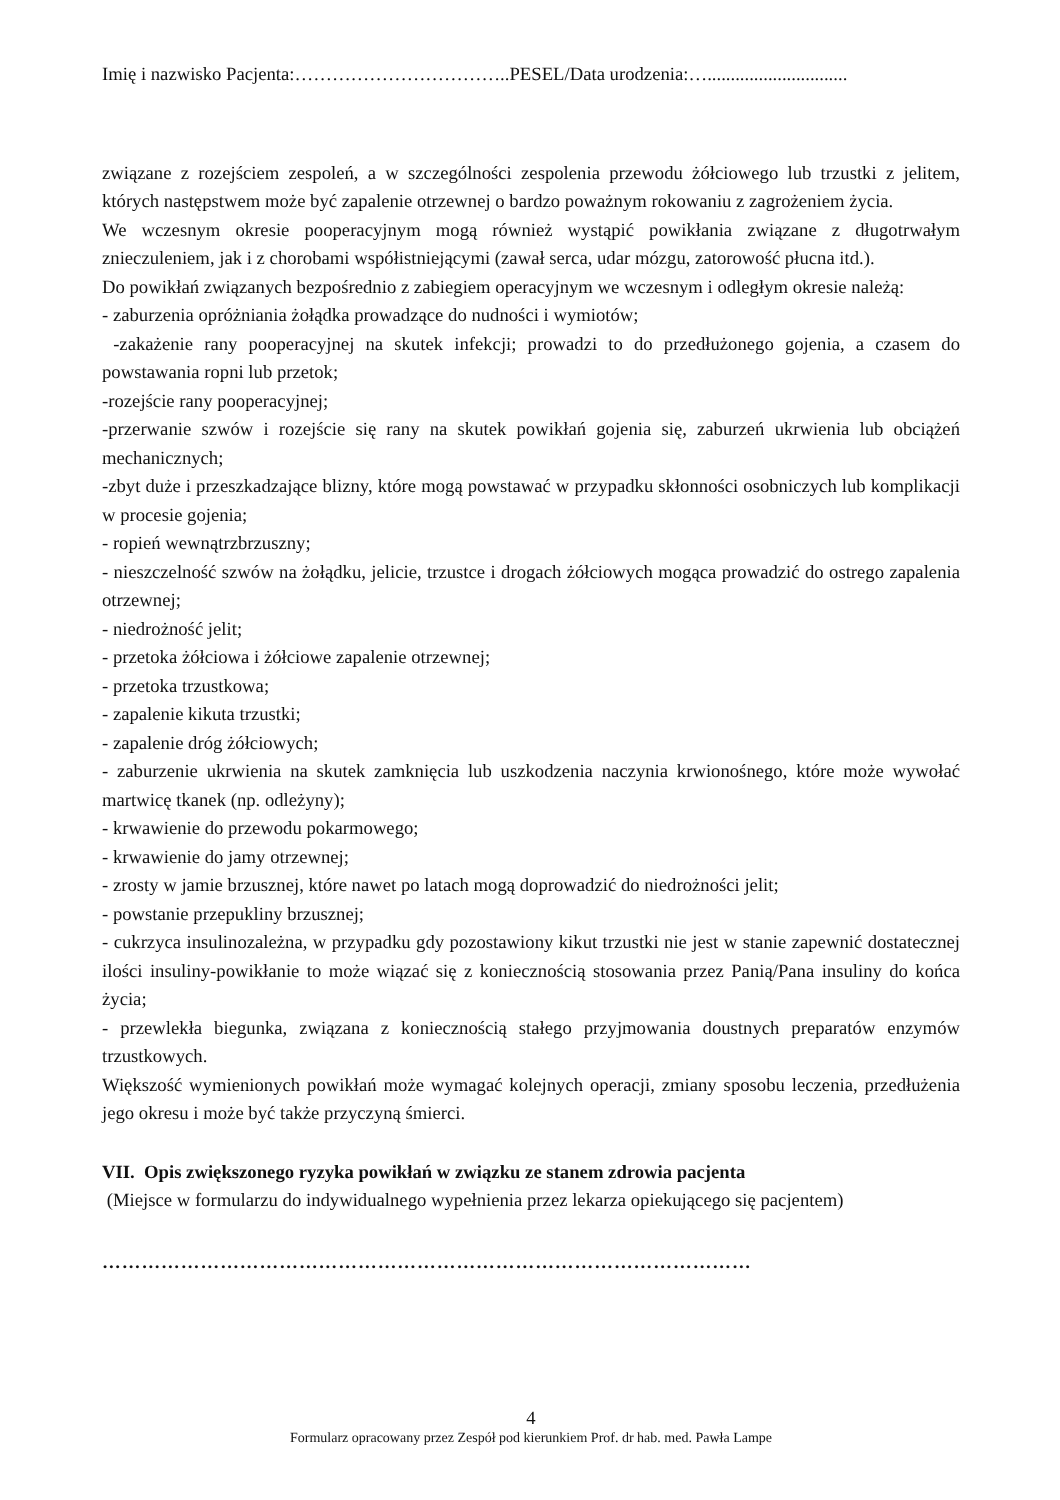Imię i nazwisko Pacjenta:……………………………..PESEL/Data urodzenia:…..............................
związane z rozejściem zespoleń, a w szczególności zespolenia przewodu żółciowego lub trzustki z jelitem, których następstwem może być zapalenie otrzewnej o bardzo poważnym rokowaniu z zagrożeniem życia.
We wczesnym okresie pooperacyjnym mogą również wystąpić powikłania związane z długotrwałym znieczuleniem, jak i z chorobami współistniejącymi (zawał serca, udar mózgu, zatorowość płucna itd.).
Do powikłań związanych bezpośrednio z zabiegiem operacyjnym we wczesnym i odległym okresie należą:
- zaburzenia opróżniania żołądka prowadzące do nudności i wymiotów;
-zakażenie rany pooperacyjnej na skutek infekcji; prowadzi to do przedłużonego gojenia, a czasem do powstawania ropni lub przetok;
-rozejście rany pooperacyjnej;
-przerwanie szwów i rozejście się rany na skutek powikłań gojenia się, zaburzeń ukrwienia lub obciążeń mechanicznych;
-zbyt duże i przeszkadzające blizny, które mogą powstawać w przypadku skłonności osobniczych lub komplikacji w procesie gojenia;
- ropień wewnątrzbrzuszny;
- nieszczelność szwów na żołądku, jelicie, trzustce i drogach żółciowych mogąca prowadzić do ostrego zapalenia otrzewnej;
- niedrożność jelit;
- przetoka żółciowa i żółciowe zapalenie otrzewnej;
- przetoka trzustkowa;
- zapalenie kikuta trzustki;
- zapalenie dróg żółciowych;
- zaburzenie ukrwienia na skutek zamknięcia lub uszkodzenia naczynia krwionośnego, które może wywołać martwicę tkanek (np. odleżyny);
- krwawienie do przewodu pokarmowego;
- krwawienie do jamy otrzewnej;
- zrosty w jamie brzusznej, które nawet po latach mogą doprowadzić do niedrożności jelit;
- powstanie przepukliny brzusznej;
- cukrzyca insulinozależna, w przypadku gdy pozostawiony kikut trzustki nie jest w stanie zapewnić dostatecznej ilości insuliny-powikłanie to może wiązać się z koniecznością stosowania przez Panią/Pana insuliny do końca życia;
- przewlekła biegunka, związana z koniecznością stałego przyjmowania doustnych preparatów enzymów trzustkowych.
Większość wymienionych powikłań może wymagać kolejnych operacji, zmiany sposobu leczenia, przedłużenia jego okresu i może być także przyczyną śmierci.
VII. Opis zwiększonego ryzyka powikłań w związku ze stanem zdrowia pacjenta
(Miejsce w formularzu do indywidualnego wypełnienia przez lekarza opiekującego się pacjentem)
………………………………………………………………………………………
4
Formularz opracowany przez Zespół pod kierunkiem Prof. dr hab. med. Pawła Lampe